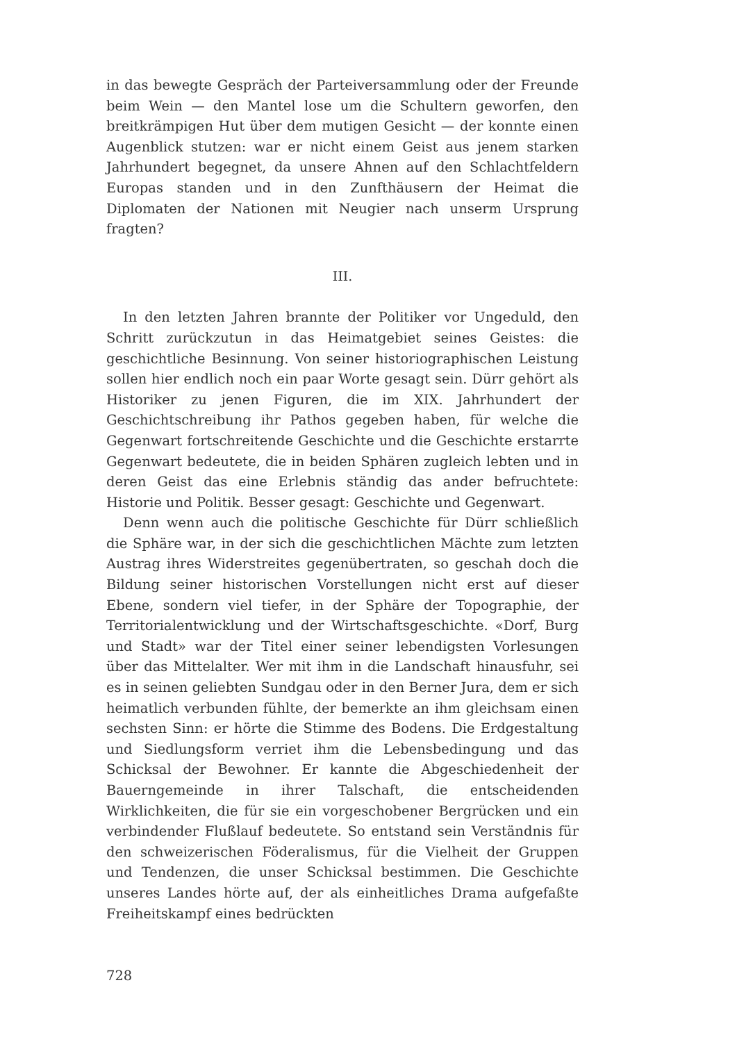in das bewegte Gespräch der Parteiversammlung oder der Freunde beim Wein — den Mantel lose um die Schultern geworfen, den breitkrämpigen Hut über dem mutigen Gesicht — der konnte einen Augenblick stutzen: war er nicht einem Geist aus jenem starken Jahrhundert begegnet, da unsere Ahnen auf den Schlachtfeldern Europas standen und in den Zunfthäusern der Heimat die Diplomaten der Nationen mit Neugier nach unserm Ursprung fragten?
III.
In den letzten Jahren brannte der Politiker vor Ungeduld, den Schritt zurückzutun in das Heimatgebiet seines Geistes: die geschichtliche Besinnung. Von seiner historiographischen Leistung sollen hier endlich noch ein paar Worte gesagt sein. Dürr gehört als Historiker zu jenen Figuren, die im XIX. Jahrhundert der Geschichtschreibung ihr Pathos gegeben haben, für welche die Gegenwart fortschreitende Geschichte und die Geschichte erstarrte Gegenwart bedeutete, die in beiden Sphären zugleich lebten und in deren Geist das eine Erlebnis ständig das ander befruchtete: Historie und Politik. Besser gesagt: Geschichte und Gegenwart.
Denn wenn auch die politische Geschichte für Dürr schließlich die Sphäre war, in der sich die geschichtlichen Mächte zum letzten Austrag ihres Widerstreites gegenübertraten, so geschah doch die Bildung seiner historischen Vorstellungen nicht erst auf dieser Ebene, sondern viel tiefer, in der Sphäre der Topographie, der Territorialentwicklung und der Wirtschaftsgeschichte. «Dorf, Burg und Stadt» war der Titel einer seiner lebendigsten Vorlesungen über das Mittelalter. Wer mit ihm in die Landschaft hinausfuhr, sei es in seinen geliebten Sundgau oder in den Berner Jura, dem er sich heimatlich verbunden fühlte, der bemerkte an ihm gleichsam einen sechsten Sinn: er hörte die Stimme des Bodens. Die Erdgestaltung und Siedlungsform verriet ihm die Lebensbedingung und das Schicksal der Bewohner. Er kannte die Abgeschiedenheit der Bauerngemeinde in ihrer Talschaft, die entscheidenden Wirklichkeiten, die für sie ein vorgeschobener Bergrücken und ein verbindender Flußlauf bedeutete. So entstand sein Verständnis für den schweizerischen Föderalismus, für die Vielheit der Gruppen und Tendenzen, die unser Schicksal bestimmen. Die Geschichte unseres Landes hörte auf, der als einheitliches Drama aufgefaßte Freiheitskampf eines bedrückten
728